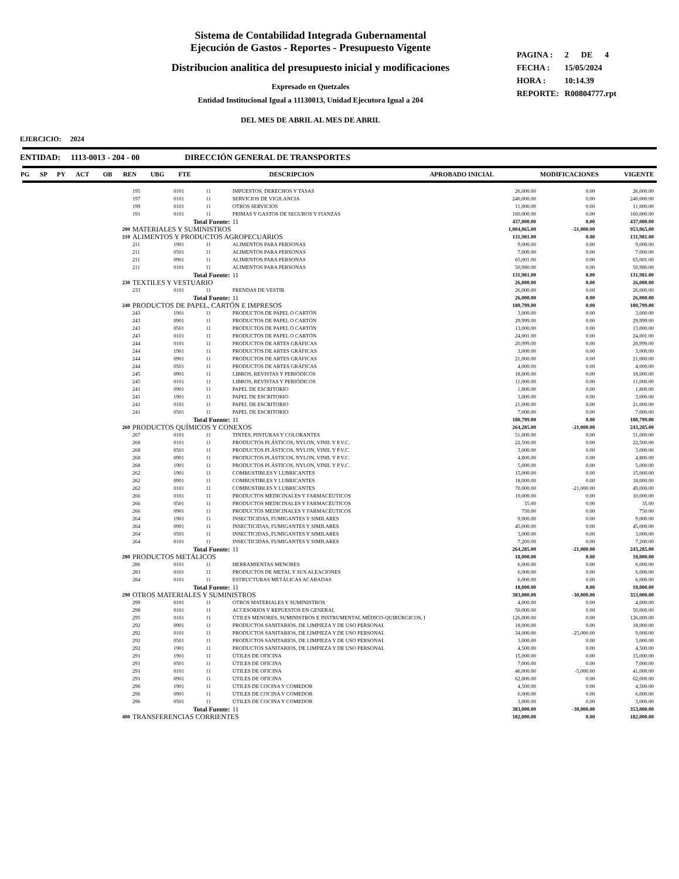Sistema de Contabilidad Integrada Gubernamental
Ejecución de Gastos - Reportes - Presupuesto Vigente
Distribucion analitica del presupuesto inicial y modificaciones
Expresado en Quetzales
Entidad Institucional Igual a 11130013, Unidad Ejecutora Igual a 204
DEL MES DE ABRIL AL MES DE ABRIL
| PAGINA : | 2 DE 4 |
| FECHA : | 15/05/2024 |
| HORA : | 10:14.39 |
| REPORTE: | R00804777.rpt |
EJERCICIO: 2024
ENTIDAD: 1113-0013 - 204 - 00 DIRECCIÓN GENERAL DE TRANSPORTES
| PG | SP | PY | ACT | OB | REN | UBG | FTE | DESCRIPCION | APROBADO INICIAL | MODIFICACIONES | VIGENTE |
| | 195 | 0101 | 11 | IMPUESTOS, DERECHOS Y TASAS | 26,000.00 | 0.00 | 26,000.00 |
| | 197 | 0101 | 11 | SERVICIOS DE VIGILANCIA | 240,000.00 | 0.00 | 240,000.00 |
| | 199 | 0101 | 11 | OTROS SERVICIOS | 11,000.00 | 0.00 | 11,000.00 |
| | 191 | 0101 | 11 | PRIMAS Y GASTOS DE SEGUROS Y FIANZAS | 160,000.00 | 0.00 | 160,000.00 |
| | Total Fuente: | | | 11 | 437,000.00 | 0.00 | 437,000.00 |
| 200 | MATERIALES Y SUMINISTROS | | | | 1,004,065.00 | -51,000.00 | 953,065.00 |
| 210 | ALIMENTOS Y PRODUCTOS AGROPECUARIOS | | | | 131,981.00 | 0.00 | 131,981.00 |
| | 211 | 1901 | 11 | ALIMENTOS PARA PERSONAS | 9,000.00 | 0.00 | 9,000.00 |
| | 211 | 0501 | 11 | ALIMENTOS PARA PERSONAS | 7,000.00 | 0.00 | 7,000.00 |
| | 211 | 0901 | 11 | ALIMENTOS PARA PERSONAS | 65,001.00 | 0.00 | 65,001.00 |
| | 211 | 0101 | 11 | ALIMENTOS PARA PERSONAS | 50,980.00 | 0.00 | 50,980.00 |
| | Total Fuente: | | | 11 | 131,981.00 | 0.00 | 131,981.00 |
| 230 | TEXTILES Y VESTUARIO | | | | 26,000.00 | 0.00 | 26,000.00 |
| | 233 | 0101 | 11 | PRENDAS DE VESTIR | 26,000.00 | 0.00 | 26,000.00 |
| | Total Fuente: | | | 11 | 26,000.00 | 0.00 | 26,000.00 |
| 240 | PRODUCTOS DE PAPEL, CARTÓN E IMPRESOS | | | | 180,799.00 | 0.00 | 180,799.00 |
| | 243 | 1901 | 11 | PRODUCTOS DE PAPEL O CARTÓN | 3,000.00 | 0.00 | 3,000.00 |
| | 243 | 0901 | 11 | PRODUCTOS DE PAPEL O CARTÓN | 29,999.00 | 0.00 | 29,999.00 |
| | 243 | 0501 | 11 | PRODUCTOS DE PAPEL O CARTÓN | 13,000.00 | 0.00 | 13,000.00 |
| | 243 | 0101 | 11 | PRODUCTOS DE PAPEL O CARTÓN | 24,001.00 | 0.00 | 24,001.00 |
| | 244 | 0101 | 11 | PRODUCTOS DE ARTES GRÁFICAS | 20,999.00 | 0.00 | 20,999.00 |
| | 244 | 1901 | 11 | PRODUCTOS DE ARTES GRÁFICAS | 3,000.00 | 0.00 | 3,000.00 |
| | 244 | 0901 | 11 | PRODUCTOS DE ARTES GRÁFICAS | 21,000.00 | 0.00 | 21,000.00 |
| | 244 | 0501 | 11 | PRODUCTOS DE ARTES GRÁFICAS | 4,000.00 | 0.00 | 4,000.00 |
| | 245 | 0901 | 11 | LIBROS, REVISTAS Y PERIÓDICOS | 18,000.00 | 0.00 | 18,000.00 |
| | 245 | 0101 | 11 | LIBROS, REVISTAS Y PERIÓDICOS | 11,000.00 | 0.00 | 11,000.00 |
| | 241 | 0901 | 11 | PAPEL DE ESCRITORIO | 1,800.00 | 0.00 | 1,800.00 |
| | 241 | 1901 | 11 | PAPEL DE ESCRITORIO | 3,000.00 | 0.00 | 3,000.00 |
| | 241 | 0101 | 11 | PAPEL DE ESCRITORIO | 21,000.00 | 0.00 | 21,000.00 |
| | 241 | 0501 | 11 | PAPEL DE ESCRITORIO | 7,000.00 | 0.00 | 7,000.00 |
| | Total Fuente: | | | 11 | 180,799.00 | 0.00 | 180,799.00 |
| 260 | PRODUCTOS QUÍMICOS Y CONEXOS | | | | 264,285.00 | -21,000.00 | 243,285.00 |
| | 267 | 0101 | 11 | TINTES, PINTURAS Y COLORANTES | 51,000.00 | 0.00 | 51,000.00 |
| | 268 | 0101 | 11 | PRODUCTOS PLÁSTICOS, NYLON, VINIL Y P.V.C. | 22,500.00 | 0.00 | 22,500.00 |
| | 268 | 0501 | 11 | PRODUCTOS PLÁSTICOS, NYLON, VINIL Y P.V.C. | 3,000.00 | 0.00 | 3,000.00 |
| | 268 | 0901 | 11 | PRODUCTOS PLÁSTICOS, NYLON, VINIL Y P.V.C. | 4,800.00 | 0.00 | 4,800.00 |
| | 268 | 1901 | 11 | PRODUCTOS PLÁSTICOS, NYLON, VINIL Y P.V.C. | 5,000.00 | 0.00 | 5,000.00 |
| | 262 | 1901 | 11 | COMBUSTIBLES Y LUBRICANTES | 15,000.00 | 0.00 | 15,000.00 |
| | 262 | 0901 | 11 | COMBUSTIBLES Y LUBRICANTES | 18,000.00 | 0.00 | 18,000.00 |
| | 262 | 0101 | 11 | COMBUSTIBLES Y LUBRICANTES | 70,000.00 | -21,000.00 | 49,000.00 |
| | 266 | 0101 | 11 | PRODUCTOS MEDICINALES Y FARMACÉUTICOS | 10,000.00 | 0.00 | 10,000.00 |
| | 266 | 0501 | 11 | PRODUCTOS MEDICINALES Y FARMACÉUTICOS | 35.00 | 0.00 | 35.00 |
| | 266 | 0901 | 11 | PRODUCTOS MEDICINALES Y FARMACÉUTICOS | 750.00 | 0.00 | 750.00 |
| | 264 | 1901 | 11 | INSECTICIDAS, FUMIGANTES Y SIMILARES | 9,000.00 | 0.00 | 9,000.00 |
| | 264 | 0901 | 11 | INSECTICIDAS, FUMIGANTES Y SIMILARES | 45,000.00 | 0.00 | 45,000.00 |
| | 264 | 0501 | 11 | INSECTICIDAS, FUMIGANTES Y SIMILARES | 3,000.00 | 0.00 | 3,000.00 |
| | 264 | 0101 | 11 | INSECTICIDAS, FUMIGANTES Y SIMILARES | 7,200.00 | 0.00 | 7,200.00 |
| | Total Fuente: | | | 11 | 264,285.00 | -21,000.00 | 243,285.00 |
| 280 | PRODUCTOS METÁLICOS | | | | 18,000.00 | 0.00 | 18,000.00 |
| | 286 | 0101 | 11 | HERRAMIENTAS MENORES | 6,000.00 | 0.00 | 6,000.00 |
| | 283 | 0101 | 11 | PRODUCTOS DE METAL Y SUS ALEACIONES | 6,000.00 | 0.00 | 6,000.00 |
| | 284 | 0101 | 11 | ESTRUCTURAS METÁLICAS ACABADAS | 6,000.00 | 0.00 | 6,000.00 |
| | Total Fuente: | | | 11 | 18,000.00 | 0.00 | 18,000.00 |
| 290 | OTROS MATERIALES Y SUMINISTROS | | | | 383,000.00 | -30,000.00 | 353,000.00 |
| | 299 | 0101 | 11 | OTROS MATERIALES Y SUMINISTROS | 4,000.00 | 0.00 | 4,000.00 |
| | 298 | 0101 | 11 | ACCESORIOS Y REPUESTOS EN GENERAL | 50,000.00 | 0.00 | 50,000.00 |
| | 295 | 0101 | 11 | ÚTILES MENORES, SUMINISTROS E INSTRUMENTAL MÉDICO-QUIRÚRGICOS, I | 126,000.00 | 0.00 | 126,000.00 |
| | 292 | 0901 | 11 | PRODUCTOS SANITARIOS, DE LIMPIEZA Y DE USO PERSONAL | 18,000.00 | 0.00 | 18,000.00 |
| | 292 | 0101 | 11 | PRODUCTOS SANITARIOS, DE LIMPIEZA Y DE USO PERSONAL | 34,000.00 | -25,000.00 | 9,000.00 |
| | 292 | 0501 | 11 | PRODUCTOS SANITARIOS, DE LIMPIEZA Y DE USO PERSONAL | 3,000.00 | 0.00 | 3,000.00 |
| | 292 | 1901 | 11 | PRODUCTOS SANITARIOS, DE LIMPIEZA Y DE USO PERSONAL | 4,500.00 | 0.00 | 4,500.00 |
| | 291 | 1901 | 11 | ÚTILES DE OFICINA | 15,000.00 | 0.00 | 15,000.00 |
| | 291 | 0501 | 11 | ÚTILES DE OFICINA | 7,000.00 | 0.00 | 7,000.00 |
| | 291 | 0101 | 11 | ÚTILES DE OFICINA | 46,000.00 | -5,000.00 | 41,000.00 |
| | 291 | 0901 | 11 | ÚTILES DE OFICINA | 62,000.00 | 0.00 | 62,000.00 |
| | 296 | 1901 | 11 | ÚTILES DE COCINA Y COMEDOR | 4,500.00 | 0.00 | 4,500.00 |
| | 296 | 0901 | 11 | ÚTILES DE COCINA Y COMEDOR | 6,000.00 | 0.00 | 6,000.00 |
| | 296 | 0501 | 11 | ÚTILES DE COCINA Y COMEDOR | 3,000.00 | 0.00 | 3,000.00 |
| | Total Fuente: | | | 11 | 383,000.00 | -30,000.00 | 353,000.00 |
| 400 | TRANSFERENCIAS CORRIENTES | | | | 182,000.00 | 0.00 | 182,000.00 |